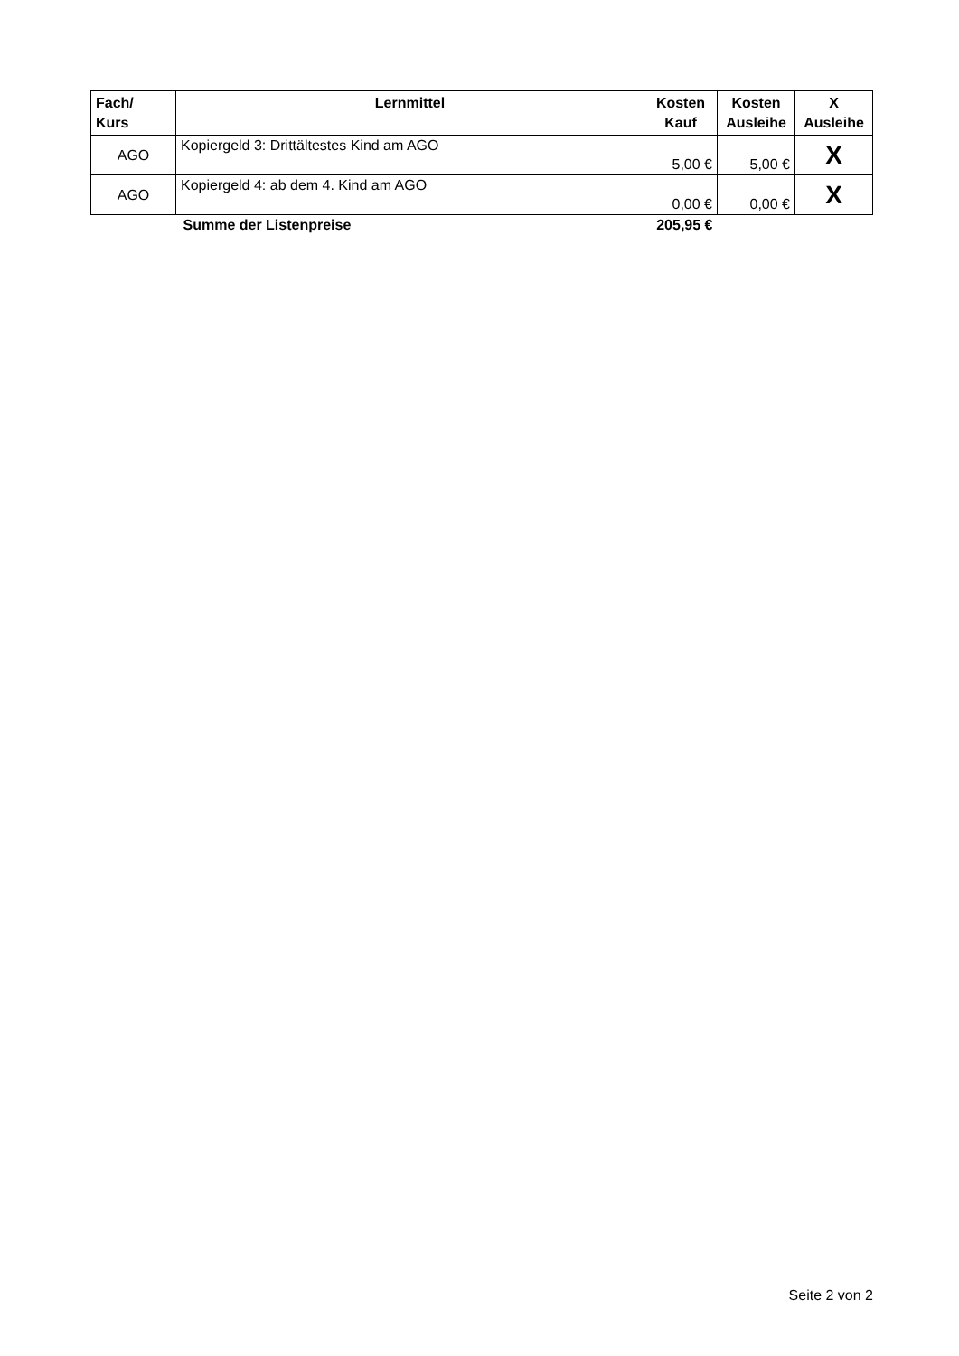| Fach/ Kurs | Lernmittel | Kosten Kauf | Kosten Ausleihe | X Ausleihe |
| --- | --- | --- | --- | --- |
| AGO | Kopiergeld 3: Drittältestes Kind am AGO | 5,00 € | 5,00 € | X |
| AGO | Kopiergeld 4: ab dem 4. Kind am AGO | 0,00 € | 0,00 € | X |
| | Summe der Listenpreise | 205,95 € | | |
Seite 2 von 2